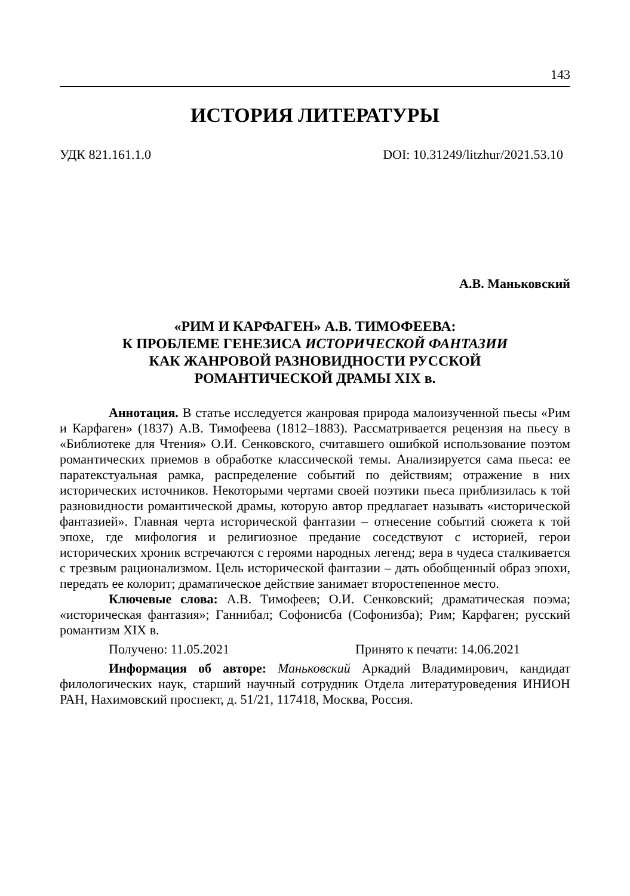143
ИСТОРИЯ ЛИТЕРАТУРЫ
УДК 821.161.1.0 DOI: 10.31249/litzhur/2021.53.10
А.В. Маньковский
«РИМ И КАРФАГЕН» А.В. ТИМОФЕЕВА:
К ПРОБЛЕМЕ ГЕНЕЗИСА ИСТОРИЧЕСКОЙ ФАНТАЗИИ
КАК ЖАНРОВОЙ РАЗНОВИДНОСТИ РУССКОЙ
РОМАНТИЧЕСКОЙ ДРАМЫ XIX в.
Аннотация. В статье исследуется жанровая природа малоизученной пьесы «Рим и Карфаген» (1837) А.В. Тимофеева (1812–1883). Рассматривается рецензия на пьесу в «Библиотеке для Чтения» О.И. Сенковского, считавшего ошибкой использование поэтом романтических приемов в обработке классической темы. Анализируется сама пьеса: ее паратекстуальная рамка, распределение событий по действиям; отражение в них исторических источников. Некоторыми чертами своей поэтики пьеса приблизилась к той разновидности романтической драмы, которую автор предлагает называть «исторической фантазией». Главная черта исторической фантазии – отнесение событий сюжета к той эпохе, где мифология и религиозное предание соседствуют с историей, герои исторических хроник встречаются с героями народных легенд; вера в чудеса сталкивается с трезвым рационализмом. Цель исторической фантазии – дать обобщенный образ эпохи, передать ее колорит; драматическое действие занимает второстепенное место.
Ключевые слова: А.В. Тимофеев; О.И. Сенковский; драматическая поэма; «историческая фантазия»; Ганнибал; Софонисба (Софонизба); Рим; Карфаген; русский романтизм XIX в.
Получено: 11.05.2021 Принято к печати: 14.06.2021
Информация об авторе: Маньковский Аркадий Владимирович, кандидат филологических наук, старший научный сотрудник Отдела литературоведения ИНИОН РАН, Нахимовский проспект, д. 51/21, 117418, Москва, Россия.